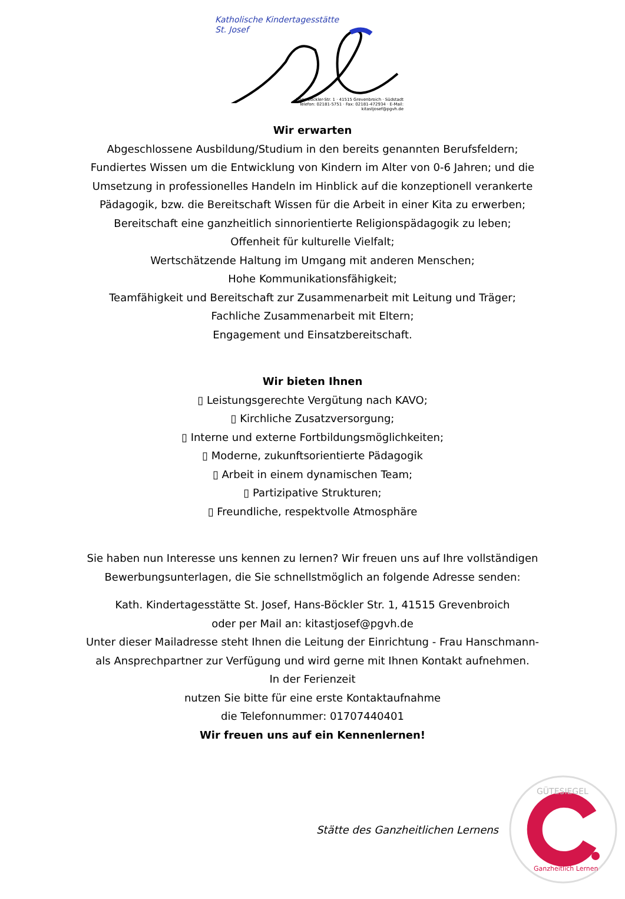Katholische Kindertagesstätte
St. Josef
Hans-Böckler-Str. 1 · 41515 Grevenbroich · Südstadt
Telefon: 02181-5751 · Fax: 02181-472934 · E-Mail: kitastjosef@pgvh.de
Wir erwarten
Abgeschlossene Ausbildung/Studium in den bereits genannten Berufsfeldern;
Fundiertes Wissen um die Entwicklung von Kindern im Alter von 0-6 Jahren; und die
Umsetzung in professionelles Handeln im Hinblick auf die konzeptionell verankerte
Pädagogik, bzw. die Bereitschaft Wissen für die Arbeit in einer Kita zu erwerben;
Bereitschaft eine ganzheitlich sinnorientierte Religionspädagogik zu leben;
Offenheit für kulturelle Vielfalt;
Wertschätzende Haltung im Umgang mit anderen Menschen;
Hohe Kommunikationsfähigkeit;
Teamfähigkeit und Bereitschaft zur Zusammenarbeit mit Leitung und Träger;
Fachliche Zusammenarbeit mit Eltern;
Engagement und Einsatzbereitschaft.
Wir bieten Ihnen
▯ Leistungsgerechte Vergütung nach KAVO;
▯ Kirchliche Zusatzversorgung;
▯ Interne und externe Fortbildungsmöglichkeiten;
▯ Moderne, zukunftsorientierte Pädagogik
▯ Arbeit in einem dynamischen Team;
▯ Partizipative Strukturen;
▯ Freundliche, respektvolle Atmosphäre
Sie haben nun Interesse uns kennen zu lernen? Wir freuen uns auf Ihre vollständigen
Bewerbungsunterlagen, die Sie schnellstmöglich an folgende Adresse senden:
Kath. Kindertagesstätte St. Josef, Hans-Böckler Str. 1, 41515 Grevenbroich
oder per Mail an: kitastjosef@pgvh.de
Unter dieser Mailadresse steht Ihnen die Leitung der Einrichtung - Frau Hanschmann-
als Ansprechpartner zur Verfügung und wird gerne mit Ihnen Kontakt aufnehmen.
In der Ferienzeit
nutzen Sie bitte für eine erste Kontaktaufnahme
die Telefonnummer: 01707440401
Wir freuen uns auf ein Kennenlernen!
Stätte des Ganzheitlichen Lernens
GÜTESIEGEL
Ganzheitlich Lernen